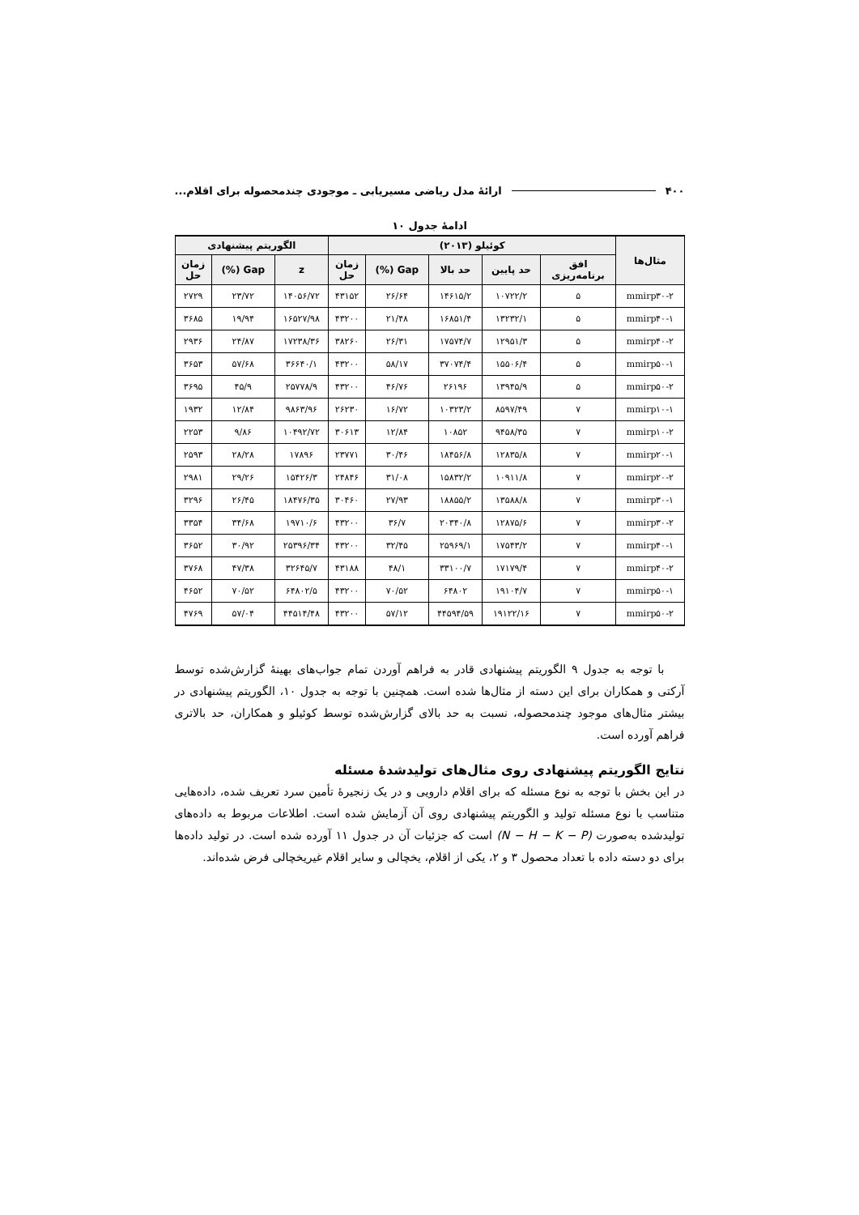۴۰۰ ارائۀ مدل ریاضی مسیریابی ـ موجودی چندمحصوله برای اقلام...
ادامۀ جدول ۱۰
| مثال‌ها | کوئیلو (۲۰۱۳) | | | | | الگوریتم پیشنهادی | | |
| --- | --- | --- | --- | --- | --- | --- | --- | --- |
| | افق برنامه‌ریزی | حد پایین | حد بالا | Gap (%) | زمان حل | z | Gap (%) | زمان حل |
| mmirp۳۰-۲ | ۵ | ۱۰۷۲۲/۲ | ۱۴۶۱۵/۲ | ۲۶/۶۴ | ۴۳۱۵۲ | ۱۴۰۵۶/۷۲ | ۲۳/۷۲ | ۲۷۲۹ |
| mmirp۴۰-۱ | ۵ | ۱۳۲۳۲/۱ | ۱۶۸۵۱/۴ | ۲۱/۴۸ | ۴۳۲۰۰ | ۱۶۵۲۷/۹۸ | ۱۹/۹۴ | ۳۶۸۵ |
| mmirp۴۰-۲ | ۵ | ۱۲۹۵۱/۳ | ۱۷۵۷۴/۷ | ۲۶/۳۱ | ۳۸۲۶۰ | ۱۷۲۳۸/۳۶ | ۲۴/۸۷ | ۲۹۳۶ |
| mmirp۵۰-۱ | ۵ | ۱۵۵۰۶/۴ | ۳۷۰۷۴/۴ | ۵۸/۱۷ | ۴۳۲۰۰ | ۳۶۶۴۰/۱ | ۵۷/۶۸ | ۳۶۵۳ |
| mmirp۵۰-۲ | ۵ | ۱۳۹۴۵/۹ | ۲۶۱۹۶ | ۴۶/۷۶ | ۴۳۲۰۰ | ۲۵۷۷۸/۹ | ۴۵/۹ | ۳۶۹۵ |
| mmirp۱۰-۱ | ۷ | ۸۵۹۷/۴۹ | ۱۰۳۲۳/۲ | ۱۶/۷۲ | ۲۶۲۳۰ | ۹۸۶۳/۹۶ | ۱۲/۸۴ | ۱۹۳۲ |
| mmirp۱۰-۲ | ۷ | ۹۴۵۸/۳۵ | ۱۰۸۵۲ | ۱۲/۸۴ | ۳۰۶۱۳ | ۱۰۴۹۲/۷۲ | ۹/۸۶ | ۲۲۵۳ |
| mmirp۲۰-۱ | ۷ | ۱۲۸۳۵/۸ | ۱۸۴۵۶/۸ | ۳۰/۴۶ | ۲۳۷۷۱ | ۱۷۸۹۶ | ۲۸/۲۸ | ۲۵۹۳ |
| mmirp۲۰-۲ | ۷ | ۱۰۹۱۱/۸ | ۱۵۸۳۲/۲ | ۳۱/۰۸ | ۲۴۸۴۶ | ۱۵۴۲۶/۳ | ۲۹/۲۶ | ۲۹۸۱ |
| mmirp۳۰-۱ | ۷ | ۱۳۵۸۸/۸ | ۱۸۸۵۵/۲ | ۲۷/۹۳ | ۳۰۴۶۰ | ۱۸۴۷۶/۳۵ | ۲۶/۴۵ | ۳۲۹۶ |
| mmirp۳۰-۲ | ۷ | ۱۲۸۷۵/۶ | ۲۰۳۴۰/۸ | ۳۶/۷ | ۴۳۲۰۰ | ۱۹۷۱۰/۶ | ۳۴/۶۸ | ۳۳۵۴ |
| mmirp۴۰-۱ | ۷ | ۱۷۵۴۳/۲ | ۲۵۹۶۹/۱ | ۳۲/۴۵ | ۴۳۲۰۰ | ۲۵۳۹۶/۳۴ | ۳۰/۹۲ | ۳۶۵۲ |
| mmirp۴۰-۲ | ۷ | ۱۷۱۷۹/۴ | ۳۳۱۰۰/۷ | ۴۸/۱ | ۴۳۱۸۸ | ۳۲۶۴۵/۷ | ۴۷/۳۸ | ۳۷۶۸ |
| mmirp۵۰-۱ | ۷ | ۱۹۱۰۴/۷ | ۶۴۸۰۲ | ۷۰/۵۲ | ۴۳۲۰۰ | ۶۴۸۰۲/۵ | ۷۰/۵۲ | ۴۶۵۲ |
| mmirp۵۰-۲ | ۷ | ۱۹۱۲۲/۱۶ | ۴۴۵۹۴/۵۹ | ۵۷/۱۲ | ۴۳۲۰۰ | ۴۴۵۱۴/۴۸ | ۵۷/۰۴ | ۴۷۶۹ |
با توجه به جدول ۹ الگوریتم پیشنهادی قادر به فراهم آوردن تمام جواب‌های بهینۀ گزارش‌شده توسط آرکتی و همکاران برای این دسته از مثال‌ها شده است. همچنین با توجه به جدول ۱۰، الگوریتم پیشنهادی در بیشتر مثال‌های موجود چندمحصوله، نسبت به حد بالای گزارش‌شده توسط کوئیلو و همکاران، حد بالاتری فراهم آورده است.
نتایج الگوریتم پیشنهادی روی مثال‌های تولیدشدۀ مسئله
در این بخش با توجه به نوع مسئله که برای اقلام دارویی و در یک زنجیرۀ تأمین سرد تعریف شده، داده‌هایی متناسب با نوع مسئله تولید و الگوریتم پیشنهادی روی آن آزمایش شده است. اطلاعات مربوط به داده‌های تولیدشده به‌صورت (N − H − K − P) است که جزئیات آن در جدول ۱۱ آورده شده است. در تولید داده‌ها برای دو دسته داده با تعداد محصول ۳ و ۲، یکی از اقلام، یخچالی و سایر اقلام غیریخچالی فرض شده‌اند.